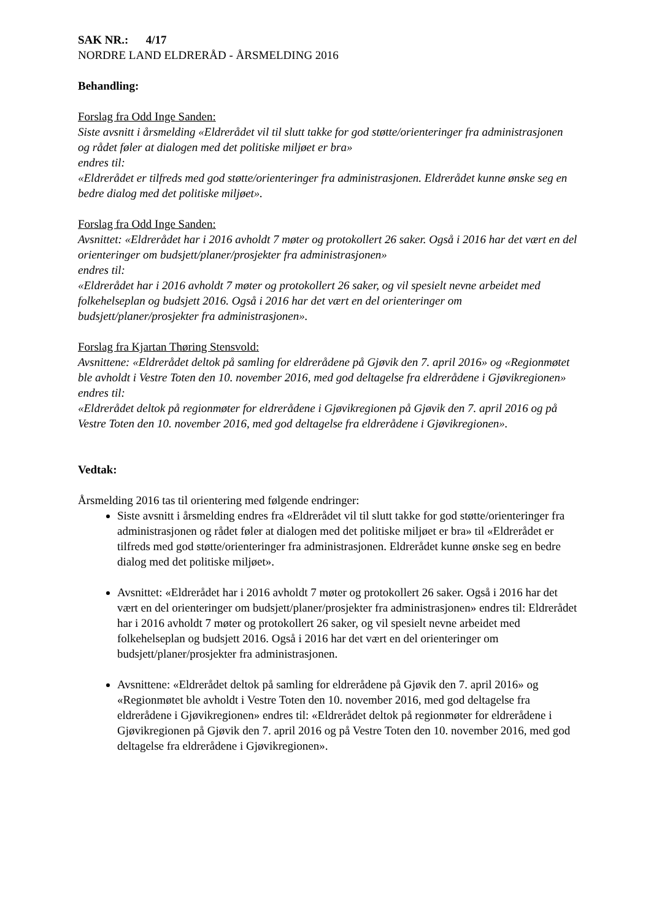SAK NR.: 4/17
NORDRE LAND ELDRERÅD - ÅRSMELDING 2016
Behandling:
Forslag fra Odd Inge Sanden:
Siste avsnitt i årsmelding «Eldrerådet vil til slutt takke for god støtte/orienteringer fra administrasjonen og rådet føler at dialogen med det politiske miljøet er bra»
endres til:
«Eldrerådet er tilfreds med god støtte/orienteringer fra administrasjonen. Eldrerådet kunne ønske seg en bedre dialog med det politiske miljøet».
Forslag fra Odd Inge Sanden:
Avsnittet: «Eldrerådet har i 2016 avholdt 7 møter og protokollert 26 saker. Også i 2016 har det vært en del orienteringer om budsjett/planer/prosjekter fra administrasjonen»
endres til:
«Eldrerådet har i 2016 avholdt 7 møter og protokollert 26 saker, og vil spesielt nevne arbeidet med folkehelseplan og budsjett 2016. Også i 2016 har det vært en del orienteringer om budsjett/planer/prosjekter fra administrasjonen».
Forslag fra Kjartan Thøring Stensvold:
Avsnittene: «Eldrerådet deltok på samling for eldrerådene på Gjøvik den 7. april 2016» og «Regionmøtet ble avholdt i Vestre Toten den 10. november 2016, med god deltagelse fra eldrerådene i Gjøvikregionen»
endres til:
«Eldrerådet deltok på regionmøter for eldrerådene i Gjøvikregionen på Gjøvik den 7. april 2016 og på Vestre Toten den 10. november 2016, med god deltagelse fra eldrerådene i Gjøvikregionen».
Vedtak:
Årsmelding 2016 tas til orientering med følgende endringer:
Siste avsnitt i årsmelding endres fra «Eldrerådet vil til slutt takke for god støtte/orienteringer fra administrasjonen og rådet føler at dialogen med det politiske miljøet er bra» til «Eldrerådet er tilfreds med god støtte/orienteringer fra administrasjonen. Eldrerådet kunne ønske seg en bedre dialog med det politiske miljøet».
Avsnittet: «Eldrerådet har i 2016 avholdt 7 møter og protokollert 26 saker. Også i 2016 har det vært en del orienteringer om budsjett/planer/prosjekter fra administrasjonen» endres til: Eldrerådet har i 2016 avholdt 7 møter og protokollert 26 saker, og vil spesielt nevne arbeidet med folkehelseplan og budsjett 2016. Også i 2016 har det vært en del orienteringer om budsjett/planer/prosjekter fra administrasjonen.
Avsnittene: «Eldrerådet deltok på samling for eldrerådene på Gjøvik den 7. april 2016» og «Regionmøtet ble avholdt i Vestre Toten den 10. november 2016, med god deltagelse fra eldrerådene i Gjøvikregionen» endres til: «Eldrerådet deltok på regionmøter for eldrerådene i Gjøvikregionen på Gjøvik den 7. april 2016 og på Vestre Toten den 10. november 2016, med god deltagelse fra eldrerådene i Gjøvikregionen».